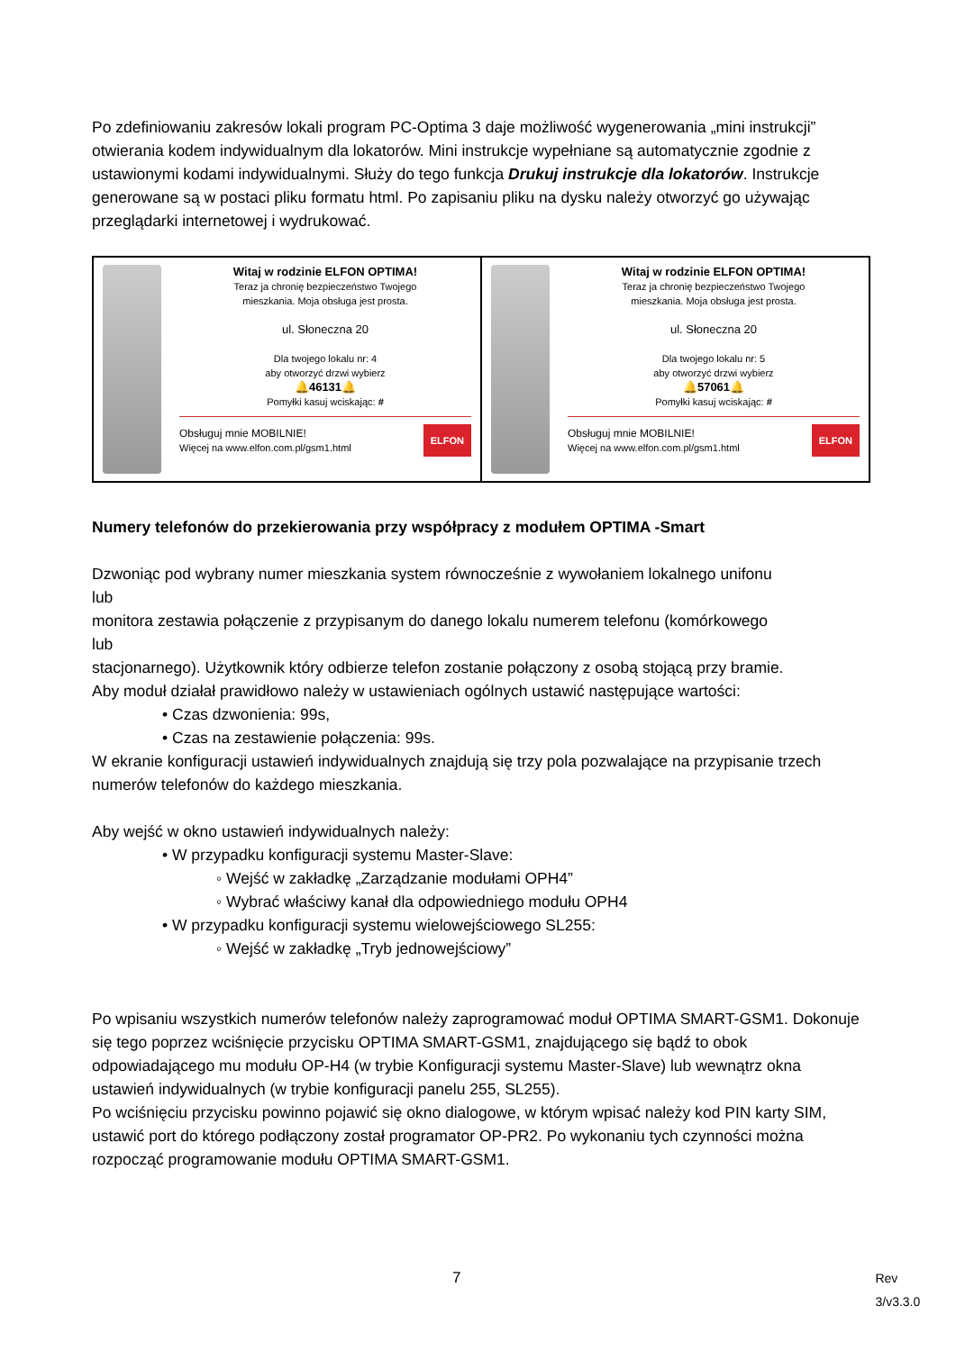Po zdefiniowaniu zakresów lokali program PC-Optima 3 daje możliwość wygenerowania „mini instrukcji” otwierania kodem indywidualnym dla lokatorów. Mini instrukcje wypełniane są automatycznie zgodnie z ustawionymi kodami indywidualnymi. Służy do tego funkcja Drukuj instrukcje dla lokatorów. Instrukcje generowane są w postaci pliku formatu html. Po zapisaniu pliku na dysku należy otworzyć go używając przeglądarki internetowej i wydrukować.
Witaj w rodzinie ELFON OPTIMA!
Teraz ja chronię bezpieczeństwo Twojego
mieszkania. Moja obsługa jest prosta.
ul. Słoneczna 20
Dla twojego lokalu nr: 4
aby otworzyć drzwi wybierz
🔔46131🔔
Pomyłki kasuj wciskając: #
Obsługuj mnie MOBILNIE!
Więcej na www.elfon.com.pl/gsm1.html
ELFON
Witaj w rodzinie ELFON OPTIMA!
Teraz ja chronię bezpieczeństwo Twojego
mieszkania. Moja obsługa jest prosta.
ul. Słoneczna 20
Dla twojego lokalu nr: 5
aby otworzyć drzwi wybierz
🔔57061🔔
Pomyłki kasuj wciskając: #
Obsługuj mnie MOBILNIE!
Więcej na www.elfon.com.pl/gsm1.html
ELFON
Numery telefonów do przekierowania przy współpracy z modułem OPTIMA -Smart
Dzwoniąc pod wybrany numer mieszkania system równocześnie z wywołaniem lokalnego unifonu
lub
monitora zestawia połączenie z przypisanym do danego lokalu numerem telefonu (komórkowego
lub
stacjonarnego). Użytkownik który odbierze telefon zostanie połączony z osobą stojącą przy bramie.
Aby moduł działał prawidłowo należy w ustawieniach ogólnych ustawić następujące wartości:
• Czas dzwonienia: 99s,
• Czas na zestawienie połączenia: 99s.
W ekranie konfiguracji ustawień indywidualnych znajdują się trzy pola pozwalające na przypisanie trzech numerów telefonów do każdego mieszkania.
Aby wejść w okno ustawień indywidualnych należy:
• W przypadku konfiguracji systemu Master-Slave:
◦ Wejść w zakładkę „Zarządzanie modułami OPH4”
◦ Wybrać właściwy kanał dla odpowiedniego modułu OPH4
• W przypadku konfiguracji systemu wielowejściowego SL255:
◦ Wejść w zakładkę „Tryb jednowejściowy”
Po wpisaniu wszystkich numerów telefonów należy zaprogramować moduł OPTIMA SMART-GSM1. Dokonuje się tego poprzez wciśnięcie przycisku OPTIMA SMART-GSM1, znajdującego się bądź to obok odpowiadającego mu modułu OP-H4 (w trybie Konfiguracji systemu Master-Slave) lub wewnątrz okna ustawień indywidualnych (w trybie konfiguracji panelu 255, SL255).
Po wciśnięciu przycisku powinno pojawić się okno dialogowe, w którym wpisać należy kod PIN karty SIM, ustawić port do którego podłączony został programator OP-PR2. Po wykonaniu tych czynności można rozpocząć programowanie modułu OPTIMA SMART-GSM1.
7 Rev 3/v3.3.0